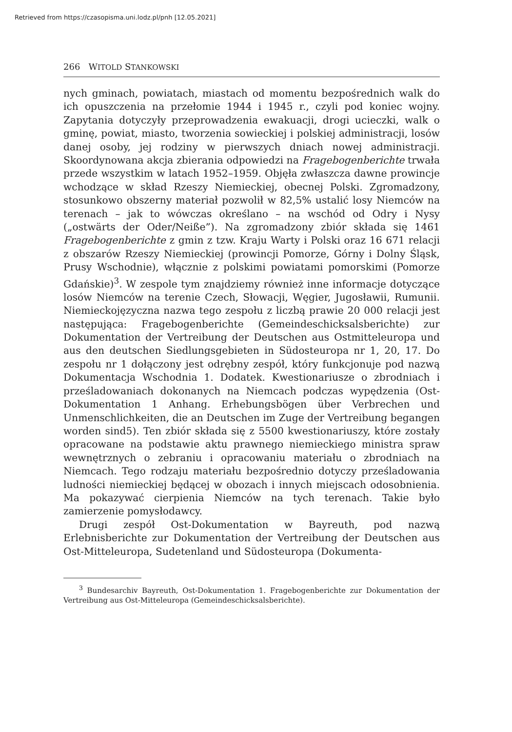Retrieved from https://czasopisma.uni.lodz.pl/pnh [12.05.2021]
266 WITOLD STANKOWSKI
nych gminach, powiatach, miastach od momentu bezpośrednich walk do ich opuszczenia na przełomie 1944 i 1945 r., czyli pod koniec wojny. Zapytania dotyczyły przeprowadzenia ewakuacji, drogi ucieczki, walk o gminę, powiat, miasto, tworzenia sowieckiej i polskiej administracji, losów danej osoby, jej rodziny w pierwszych dniach nowej administracji. Skoordynowana akcja zbierania odpowiedzi na Fragebogenberichte trwała przede wszystkim w latach 1952–1959. Objęła zwłaszcza dawne prowincje wchodzące w skład Rzeszy Niemieckiej, obecnej Polski. Zgromadzony, stosunkowo obszerny materiał pozwolił w 82,5% ustalić losy Niemców na terenach – jak to wówczas określano – na wschód od Odry i Nysy („ostwärts der Oder/Neiße”). Na zgromadzony zbiór składa się 1461 Fragebogenberichte z gmin z tzw. Kraju Warty i Polski oraz 16 671 relacji z obszarów Rzeszy Niemieckiej (prowincji Pomorze, Górny i Dolny Śląsk, Prusy Wschodnie), włącznie z polskimi powiatami pomorskimi (Pomorze Gdańskie)<sup>3</sup>. W zespole tym znajdziemy również inne informacje dotyczące losów Niemców na terenie Czech, Słowacji, Węgier, Jugosławii, Rumunii. Niemieckojęzyczna nazwa tego zespołu z liczbą prawie 20 000 relacji jest następująca: Fragebogenberichte (Gemeindeschicksalsberichte) zur Dokumentation der Vertreibung der Deutschen aus Ostmitteleuropa und aus den deutschen Siedlungsgebieten in Südosteuropa nr 1, 20, 17. Do zespołu nr 1 dołączony jest odrębny zespół, który funkcjonuje pod nazwą Dokumentacja Wschodnia 1. Dodatek. Kwestionariusze o zbrodniach i prześladowaniach dokonanych na Niemcach podczas wypędzenia (Ost-Dokumentation 1 Anhang. Erhebungsbögen über Verbrechen und Unmenschlichkeiten, die an Deutschen im Zuge der Vertreibung begangen worden sind5). Ten zbiór składa się z 5500 kwestionariuszy, które zostały opracowane na podstawie aktu prawnego niemieckiego ministra spraw wewnętrznych o zebraniu i opracowaniu materiału o zbrodniach na Niemcach. Tego rodzaju materiału bezpośrednio dotyczy prześladowania ludności niemieckiej będącej w obozach i innych miejscach odosobnienia. Ma pokazywać cierpienia Niemców na tych terenach. Takie było zamierzenie pomysłodawcy.
Drugi zespół Ost-Dokumentation w Bayreuth, pod nazwą Erlebnisberichte zur Dokumentation der Vertreibung der Deutschen aus Ost-Mitteleuropa, Sudetenland und Südosteuropa (Dokumenta-
<sup>3</sup> Bundesarchiv Bayreuth, Ost-Dokumentation 1. Fragebogenberichte zur Dokumentation der Vertreibung aus Ost-Mitteleuropa (Gemeindeschicksalsberichte).